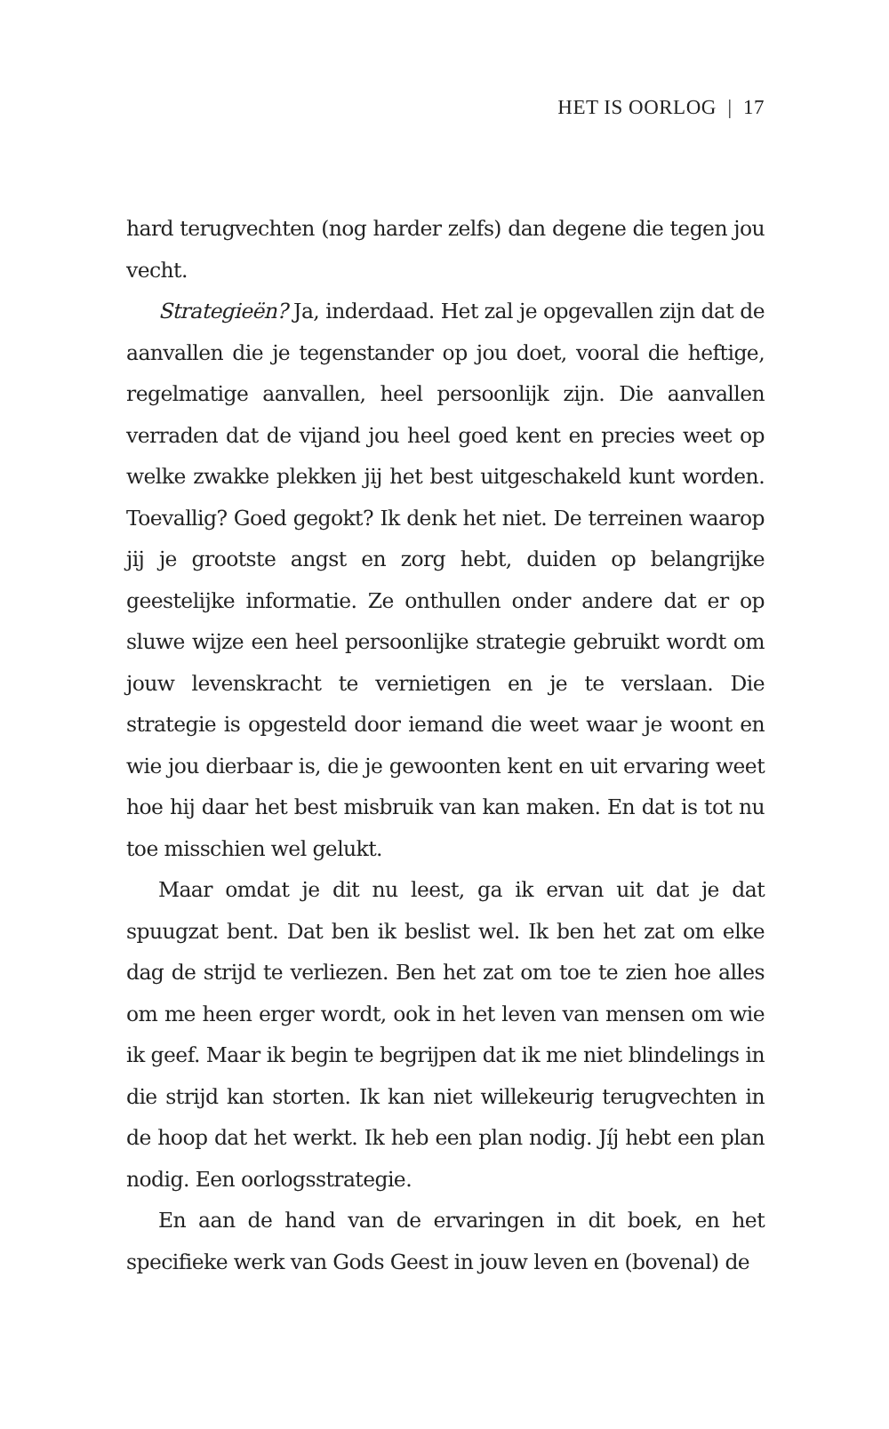HET IS OORLOG | 17
hard terugvechten (nog harder zelfs) dan degene die tegen jou vecht.
Strategieën? Ja, inderdaad. Het zal je opgevallen zijn dat de aanvallen die je tegenstander op jou doet, vooral die heftige, regelmatige aanvallen, heel persoonlijk zijn. Die aanvallen verraden dat de vijand jou heel goed kent en precies weet op welke zwakke plekken jij het best uitgeschakeld kunt worden. Toevallig? Goed gegokt? Ik denk het niet. De terreinen waarop jij je grootste angst en zorg hebt, duiden op belangrijke geestelijke informatie. Ze onthullen onder andere dat er op sluwe wijze een heel persoonlijke strategie gebruikt wordt om jouw levenskracht te vernietigen en je te verslaan. Die strategie is opgesteld door iemand die weet waar je woont en wie jou dierbaar is, die je gewoonten kent en uit ervaring weet hoe hij daar het best misbruik van kan maken. En dat is tot nu toe misschien wel gelukt.
Maar omdat je dit nu leest, ga ik ervan uit dat je dat spuugzat bent. Dat ben ik beslist wel. Ik ben het zat om elke dag de strijd te verliezen. Ben het zat om toe te zien hoe alles om me heen erger wordt, ook in het leven van mensen om wie ik geef. Maar ik begin te begrijpen dat ik me niet blindelings in die strijd kan storten. Ik kan niet willekeurig terugvechten in de hoop dat het werkt. Ik heb een plan nodig. Jíj hebt een plan nodig. Een oorlogsstrategie.
En aan de hand van de ervaringen in dit boek, en het specifieke werk van Gods Geest in jouw leven en (bovenal) de